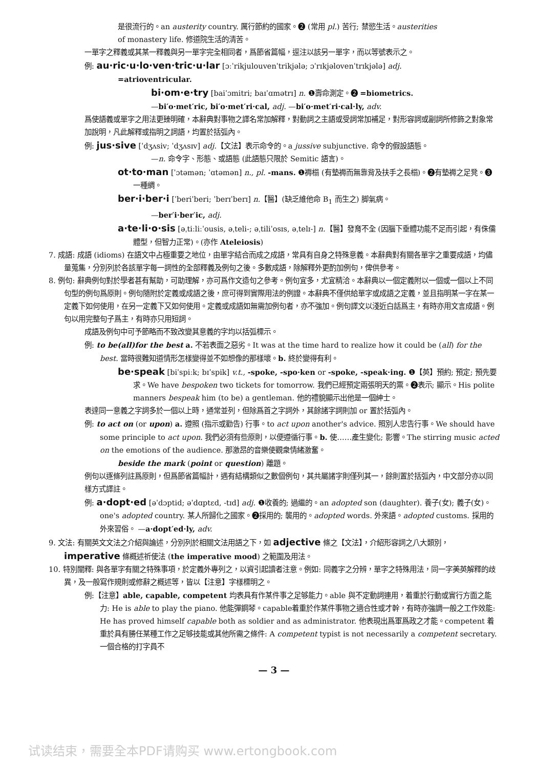是很流行的。an austerity country. 厲行節約的國家。❷ (常用 pl.) 苦行; 禁慾生活。austerities
of monastery life. 修道院生活的清苦。
一單字之釋義或其某一釋義與另一單字完全相同者，爲節省篇幅，逕注以該另一單字，而以等號表示之。
例: au·ric·u·lo·ven·tric·u·lar [ɔːˈrikjulouvenˈtrikjələ; ɔˈrɪkjəlovenˈtrɪkjələ] adj.
=atrioventricular.
bi·om·e·try [baiˈɔmitri; baɪˈɑmətrɪ] n. ❶壽命測定。❷ =biometrics.
—bi′o·met′ric, bi′o·met′ri·cal, adj. —bi′o·met′ri·cal·ly, adv.
爲使語義或單字之用法更臻明確，本辭典對事物之譯名常加解釋，對動詞之主語或受詞常加補足，對形容詞或副詞所修飾之對象常加說明，凡此解釋或指明之詞語，均置於括弧內。
例: jus·sive [ˈdʒʌsiv; ˈdʒʌsɪv] adj.【文法】表示命令的。a jussive subjunctive. 命令的假設語態。
—n. 命令字、形態、或語態 (此語態只限於 Semitic 語言)。
ot·to·man [ˈɔtəmən; ˈɑtəmən] n., pl. -mans. ❶褥榻 (有墊褥而無靠背及扶手之長榻)。❷有墊褥之足凳。❸一種綢。
ber·i·ber·i [ˈberiˈberi; ˈberɪˈberɪ] n.【醫】(缺乏維他命 B<sub>1</sub> 而生之) 脚氣病。
—ber′i·ber′ic, adj.
a·te·li·o·sis [əˌtiːliːˈousis, əˌteli-; əˌtiliˈosɪs, əˌtelɪ-] n.【醫】發育不全 (因腦下垂體功能不足而引起，有侏儒體型，但智力正常)。(亦作 Ateleiosis)
7. 成語: 成語 (idioms) 在語文中占極重要之地位，由單字結合而成之成語，常具有自身之特殊意義。本辭典對有關各單字之重要成語，均儘量蒐集，分別列於各該單字每一詞性的全部釋義及例句之後。多數成語，除解釋外更酌加例句，俾供參考。
8. 例句: 辭典例句對於學者甚有幫助，可助理解，亦可爲作文造句之參考。例句宜多，尤宜精洽。本辭典以一個定義附以一個或一個以上不同句型的例句爲原則。例句隨附於定義或成語之後，庶可得到實際用法的例證。本辭典不僅供給單字或成語之定義，並且指明某一字在某一定義下如何使用，在另一定義下又如何使用。定義或成語如無需加例句者，亦不強加。例句譯文以淺近白話爲主，有時亦用文言成語。例句以用完整句子爲主，有時亦只用短詞。
成語及例句中可予節略而不致改變其意義的字均以括弧標示。
例: to be(all)for the best a. 不若表面之惡劣。It was at the time hard to realize how it could be (all) for the best. 當時很難知道情形怎樣變得並不如想像的那樣壞。b. 終於變得有利。
be·speak [biˈspiːk; bɪˈspik] v.t., -spoke, -spo·ken or -spoke, -speak·ing. ❶【英】預約; 預定; 預先要求。We have bespoken two tickets for tomorrow. 我們已經預定兩張明天的票。❷表示; 顯示。His polite manners bespeak him (to be) a gentleman. 他的禮貌顯示出他是一個紳士。
表達同一意義之字詞多於一個以上時，通常並列，但除爲首之字詞外，其餘諸字詞則加 or 置於括弧內。
例: to act on (or upon) a. 遵照 (指示或勸告) 行事。to act upon another's advice. 照別人忠告行事。We should have some principle to act upon. 我們必須有些原則，以便遵循行事。b. 使……產生變化; 影響。The stirring music acted on the emotions of the audience. 那激昂的音樂使觀衆情緒激奮。
beside the mark (point or question) 離題。
例句以逐條列註爲原則，但爲節省篇幅計，遇有結構類似之數個例句，其共屬諸字則僅列其一，餘則置於括弧內，中文部分亦以同樣方式譯註。
例: a·dopt·ed [əˈdɔptid; əˈdɑptɛd, -tɪd] adj. ❶收養的; 過繼的。an adopted son (daughter). 養子(女); 義子(女)。one's adopted country. 某人所歸化之國家。❷採用的; 襲用的。adopted words. 外來語。adopted customs. 採用的外來習俗。 —a·dopt′ed·ly, adv.
9. 文法: 有關英文文法之介紹與論述，分別列於相關文法用語之下，如 adjective 條之【文法】，介紹形容詞之八大類別，imperative 條概述祈使法 (the imperative mood) 之範圍及用法。
10. 特別闡釋: 與各單字有關之特殊事項，於定義外專列之，以資引起讀者注意。例如: 同義字之分辨，單字之特殊用法，同一字美英解釋的歧異，及一般寫作規則或修辭之概述等，皆以【注意】字樣標明之。
例:【注意】able, capable, competent 均表具有作某件事之足够能力。able 與不定動詞連用，着重於行動或實行方面之能力: He is able to play the piano. 他能彈鋼琴。capable着重於作某件事物之適合性或才幹，有時亦強調一般之工作效能: He has proved himself capable both as soldier and as administrator. 他表現出爲軍爲政之才能。competent 着重於具有勝任某種工作之足够技能或其他所需之條件: A competent typist is not necessarily a competent secretary. 一個合格的打字員不
— 3 —
试读结束，需要全本PDF请购买 www.ertongbook.com